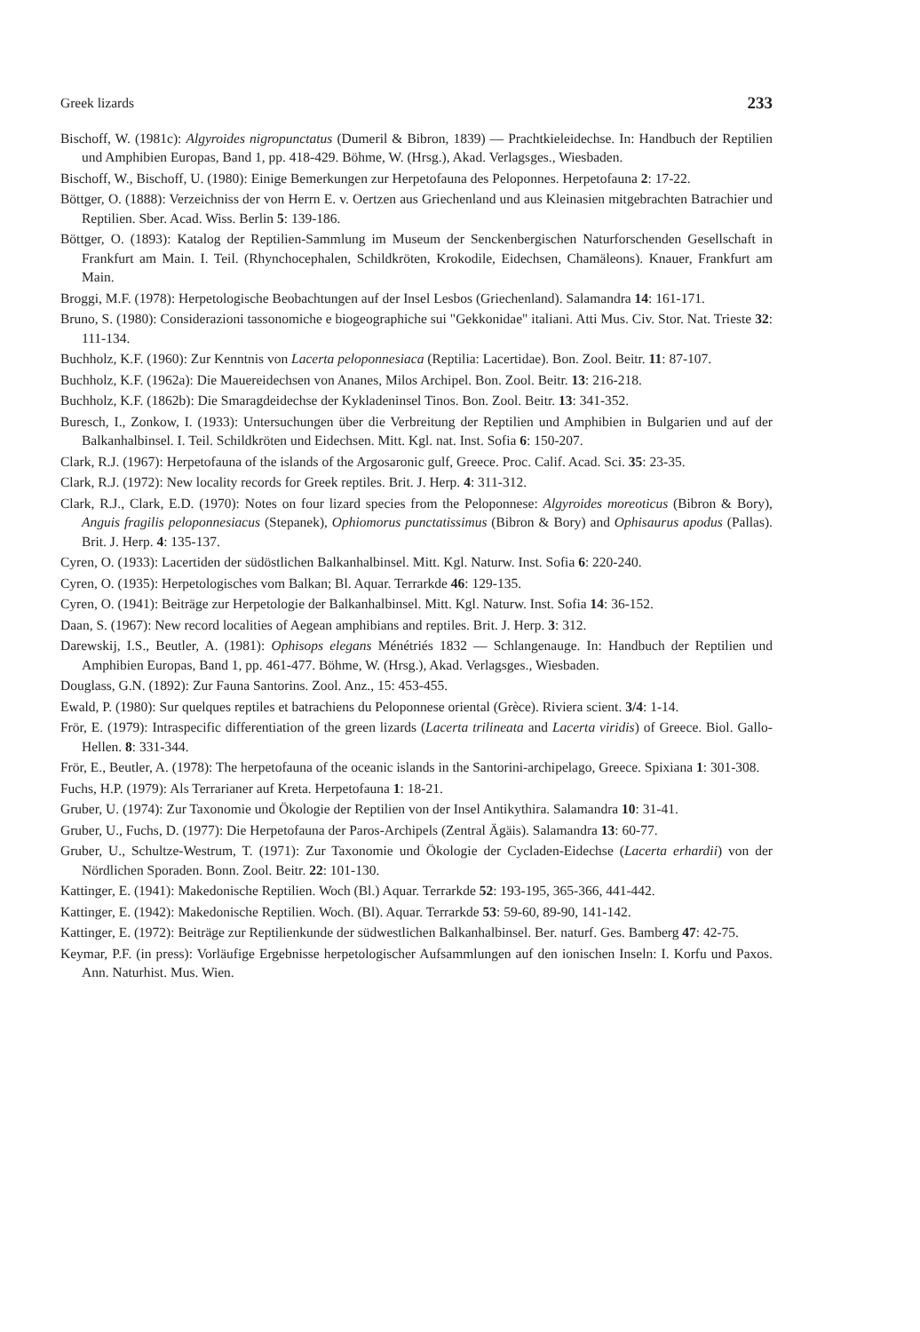Greek lizards 233
Bischoff, W. (1981c): Algyroides nigropunctatus (Dumeril & Bibron, 1839) — Prachtkieleidechse. In: Handbuch der Reptilien und Amphibien Europas, Band 1, pp. 418-429. Böhme, W. (Hrsg.), Akad. Verlagsges., Wiesbaden.
Bischoff, W., Bischoff, U. (1980): Einige Bemerkungen zur Herpetofauna des Peloponnes. Herpetofauna 2: 17-22.
Böttger, O. (1888): Verzeichniss der von Herrn E. v. Oertzen aus Griechenland und aus Kleinasien mitgebrachten Batrachier und Reptilien. Sber. Acad. Wiss. Berlin 5: 139-186.
Böttger, O. (1893): Katalog der Reptilien-Sammlung im Museum der Senckenbergischen Naturforschenden Gesellschaft in Frankfurt am Main. I. Teil. (Rhynchocephalen, Schildkröten, Krokodile, Eidechsen, Chamäleons). Knauer, Frankfurt am Main.
Broggi, M.F. (1978): Herpetologische Beobachtungen auf der Insel Lesbos (Griechenland). Salamandra 14: 161-171.
Bruno, S. (1980): Considerazioni tassonomiche e biogeographiche sui "Gekkonidae" italiani. Atti Mus. Civ. Stor. Nat. Trieste 32: 111-134.
Buchholz, K.F. (1960): Zur Kenntnis von Lacerta peloponnesiaca (Reptilia: Lacertidae). Bon. Zool. Beitr. 11: 87-107.
Buchholz, K.F. (1962a): Die Mauereidechsen von Ananes, Milos Archipel. Bon. Zool. Beitr. 13: 216-218.
Buchholz, K.F. (1862b): Die Smaragdeidechse der Kykladeninsel Tinos. Bon. Zool. Beitr. 13: 341-352.
Buresch, I., Zonkow, I. (1933): Untersuchungen über die Verbreitung der Reptilien und Amphibien in Bulgarien und auf der Balkanhalbinsel. I. Teil. Schildkröten und Eidechsen. Mitt. Kgl. nat. Inst. Sofia 6: 150-207.
Clark, R.J. (1967): Herpetofauna of the islands of the Argosaronic gulf, Greece. Proc. Calif. Acad. Sci. 35: 23-35.
Clark, R.J. (1972): New locality records for Greek reptiles. Brit. J. Herp. 4: 311-312.
Clark, R.J., Clark, E.D. (1970): Notes on four lizard species from the Peloponnese: Algyroides moreoticus (Bibron & Bory), Anguis fragilis peloponnesiacus (Stepanek), Ophiomorus punctatissimus (Bibron & Bory) and Ophisaurus apodus (Pallas). Brit. J. Herp. 4: 135-137.
Cyren, O. (1933): Lacertiden der südöstlichen Balkanhalbinsel. Mitt. Kgl. Naturw. Inst. Sofia 6: 220-240.
Cyren, O. (1935): Herpetologisches vom Balkan; Bl. Aquar. Terrarkde 46: 129-135.
Cyren, O. (1941): Beiträge zur Herpetologie der Balkanhalbinsel. Mitt. Kgl. Naturw. Inst. Sofia 14: 36-152.
Daan, S. (1967): New record localities of Aegean amphibians and reptiles. Brit. J. Herp. 3: 312.
Darewskij, I.S., Beutler, A. (1981): Ophisops elegans Ménétriés 1832 — Schlangenauge. In: Handbuch der Reptilien und Amphibien Europas, Band 1, pp. 461-477. Böhme, W. (Hrsg.), Akad. Verlagsges., Wiesbaden.
Douglass, G.N. (1892): Zur Fauna Santorins. Zool. Anz., 15: 453-455.
Ewald, P. (1980): Sur quelques reptiles et batrachiens du Peloponnese oriental (Grèce). Riviera scient. 3/4: 1-14.
Frör, E. (1979): Intraspecific differentiation of the green lizards (Lacerta trilineata and Lacerta viridis) of Greece. Biol. Gallo-Hellen. 8: 331-344.
Frör, E., Beutler, A. (1978): The herpetofauna of the oceanic islands in the Santorini-archipelago, Greece. Spixiana 1: 301-308.
Fuchs, H.P. (1979): Als Terrarianer auf Kreta. Herpetofauna 1: 18-21.
Gruber, U. (1974): Zur Taxonomie und Ökologie der Reptilien von der Insel Antikythira. Salamandra 10: 31-41.
Gruber, U., Fuchs, D. (1977): Die Herpetofauna der Paros-Archipels (Zentral Ägäis). Salamandra 13: 60-77.
Gruber, U., Schultze-Westrum, T. (1971): Zur Taxonomie und Ökologie der Cycladen-Eidechse (Lacerta erhardii) von der Nördlichen Sporaden. Bonn. Zool. Beitr. 22: 101-130.
Kattinger, E. (1941): Makedonische Reptilien. Woch (Bl.) Aquar. Terrarkde 52: 193-195, 365-366, 441-442.
Kattinger, E. (1942): Makedonische Reptilien. Woch. (Bl). Aquar. Terrarkde 53: 59-60, 89-90, 141-142.
Kattinger, E. (1972): Beiträge zur Reptilienkunde der südwestlichen Balkanhalbinsel. Ber. naturf. Ges. Bamberg 47: 42-75.
Keymar, P.F. (in press): Vorläufige Ergebnisse herpetologischer Aufsammlungen auf den ionischen Inseln: I. Korfu und Paxos. Ann. Naturhist. Mus. Wien.